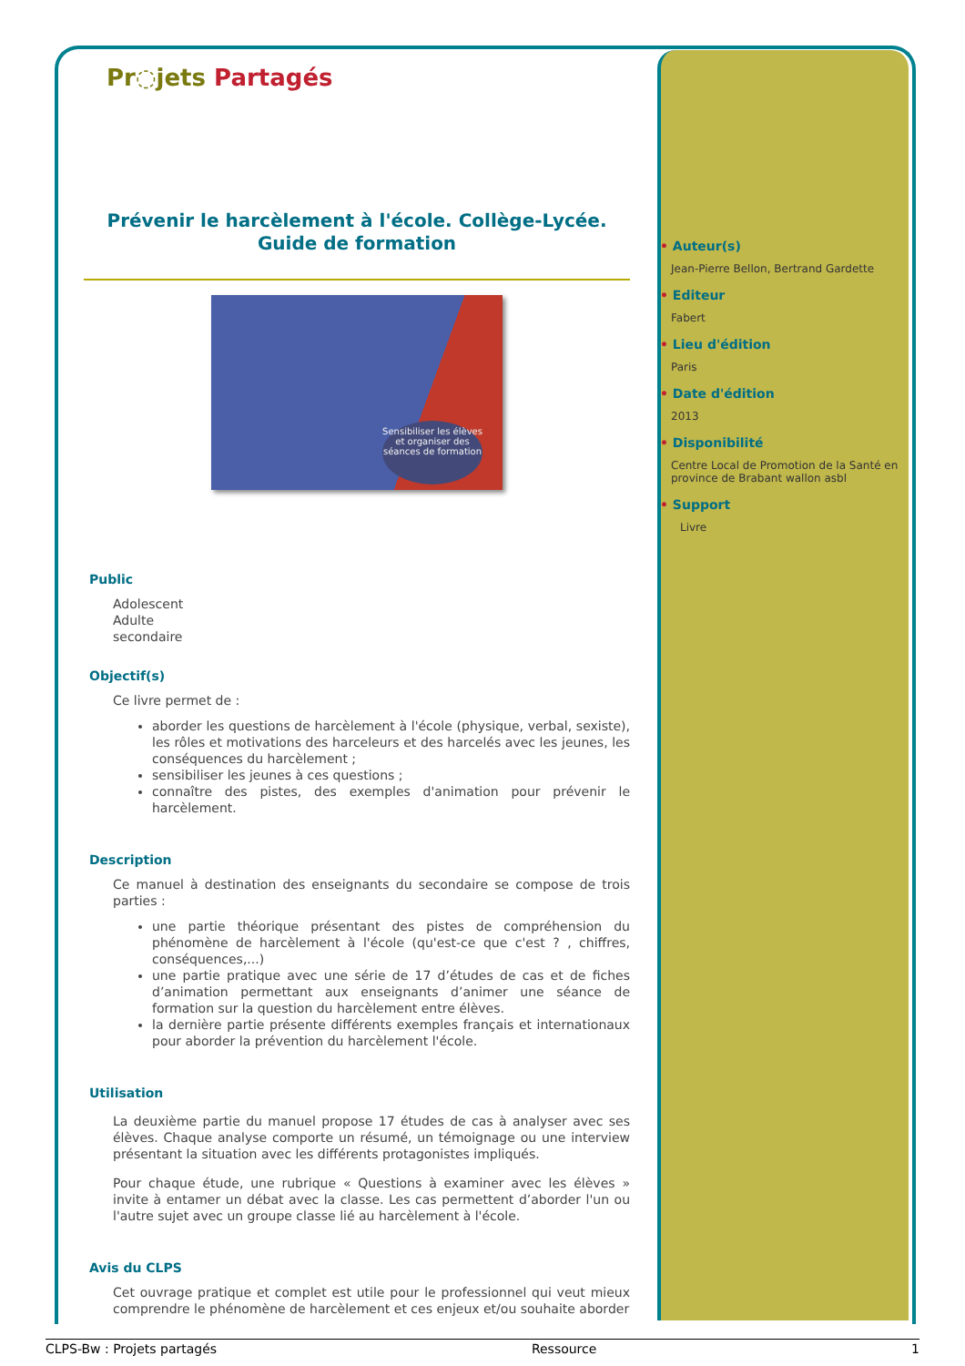Pr◌jets Partagés
Prévenir le harcèlement à l'école. Collège-Lycée.
Guide de formation
Sensibiliser les élèves et organiser des séances de formation
Public
Adolescent
Adulte
secondaire
Objectif(s)
Ce livre permet de :
aborder les questions de harcèlement à l'école (physique, verbal, sexiste), les rôles et motivations des harceleurs et des harcelés avec les jeunes, les conséquences du harcèlement ;
sensibiliser les jeunes à ces questions ;
connaître des pistes, des exemples d'animation pour prévenir le harcèlement.
Description
Ce manuel à destination des enseignants du secondaire se compose de trois parties :
une partie théorique présentant des pistes de compréhension du phénomène de harcèlement à l'école (qu'est-ce que c'est ? , chiffres, conséquences,...)
une partie pratique avec une série de 17 d’études de cas et de fiches d’animation permettant aux enseignants d’animer une séance de formation sur la question du harcèlement entre élèves.
la dernière partie présente différents exemples français et internationaux pour aborder la prévention du harcèlement l'école.
Utilisation
La deuxième partie du manuel propose 17 études de cas à analyser avec ses élèves. Chaque analyse comporte un résumé, un témoignage ou une interview présentant la situation avec les différents protagonistes impliqués.
Pour chaque étude, une rubrique « Questions à examiner avec les élèves » invite à entamer un débat avec la classe. Les cas permettent d’aborder l'un ou l'autre sujet avec un groupe classe lié au harcèlement à l'école.
Avis du CLPS
Cet ouvrage pratique et complet est utile pour le professionnel qui veut mieux comprendre le phénomène de harcèlement et ces enjeux et/ou souhaite aborder
Auteur(s)
Jean-Pierre Bellon, Bertrand Gardette
Editeur
Fabert
Lieu d'édition
Paris
Date d'édition
2013
Disponibilité
Centre Local de Promotion de la Santé en province de Brabant wallon asbl
Support
Livre
CLPS-Bw : Projets partagés Ressource 1